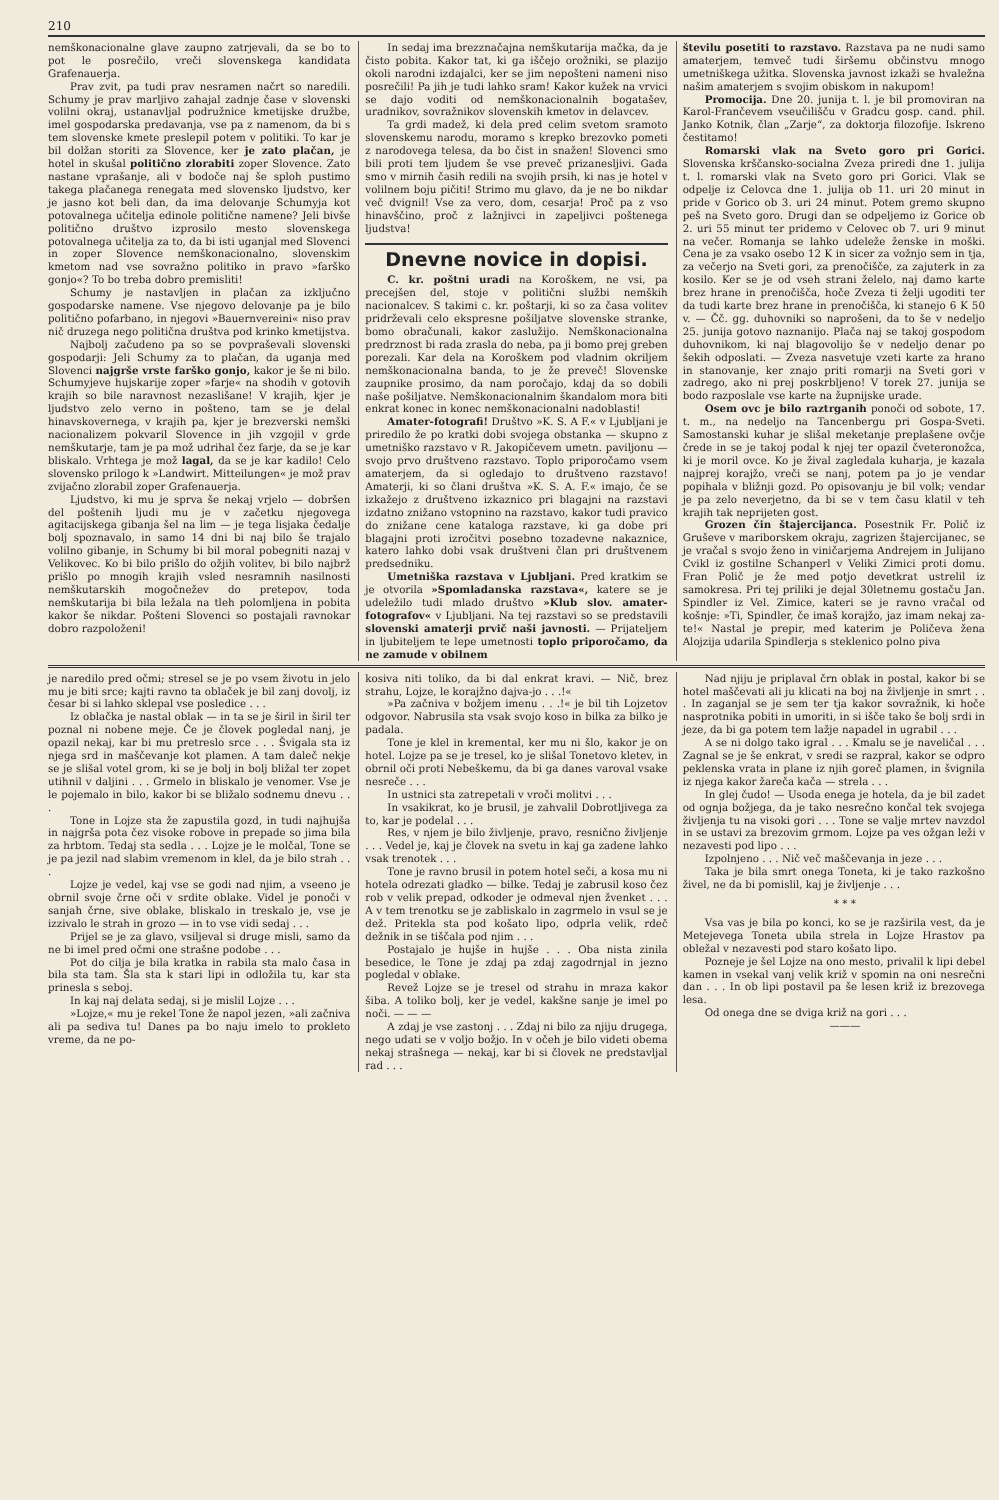210
nemškonacionalne glave zaupno zatrjevali, da se bo to pot le posrečilo, vreči slovenskega kandidata Grafenauerja.
Prav zvit, pa tudi prav nesramen načrt so naredili. Schumy je prav marljivo zahajal zadnje čase v slovenski volilni okraj, ustanavljal podružnice kmetijske družbe, imel gospodarska predavanja, vse pa z namenom, da bi s tem slovenske kmete preslepil potem v politiki. To kar je bil dolžan storiti za Slovence, ker je zato plačan, je hotel in skušal politično zlorabiti zoper Slovence. Zato nastane vprašanje, ali v bodoče naj še sploh pustimo takega plačanega renegata med slovensko ljudstvo, ker je jasno kot beli dan, da ima delovanje Schumyja kot potovalnega učitelja edinole politične namene? Jeli bivše politično društvo izprosilo mesto slovenskega potovalnega učitelja za to, da bi isti uganjal med Slovenci in zoper Slovence nemškonacionalno, slovenskim kmetom nad vse sovražno politiko in pravo »farško gonjo«? To bo treba dobro premisliti!
Schumy je nastavljen in plačan za izključno gospodarske namene. Vse njegovo delovanje pa je bilo politično pofarbano, in njegovi »Bauernvereini« niso prav nič druzega nego politična društva pod krinko kmetijstva.
Najbolj začudeno pa so se povpraševali slovenski gospodarji: Jeli Schumy za to plačan, da uganja med Slovenci najgrše vrste farško gonjo, kakor je še ni bilo. Schumyjeve hujskarije zoper »farje« na shodih v gotovih krajih so bile naravnost nezaslišane! V krajih, kjer je ljudstvo zelo verno in pošteno, tam se je delal hinavskovernega, v krajih pa, kjer je brezverski nemški nacionalizem pokvaril Slovence in jih vzgojil v grde nemškutarje, tam je pa mož udrihal čez farje, da se je kar bliskalo. Vrhtega je mož lagal, da se je kar kadilo! Celo slovensko prilogo k »Landwirt. Mitteilungen« je mož prav zvijačno zlorabil zoper Grafenauerja.
Ljudstvo, ki mu je sprva še nekaj vrjelo — dobršen del poštenih ljudi mu je v začetku njegovega agitacijskega gibanja šel na lim — je tega lisjaka čedalje bolj spoznavalo, in samo 14 dni bi naj bilo še trajalo volilno gibanje, in Schumy bi bil moral pobegniti nazaj v Velikovec. Ko bi bilo prišlo do ožjih volitev, bi bilo najbrž prišlo po mnogih krajih vsled nesramnih nasilnosti nemškutarskih mogočnežev do pretepov, toda nemškutarija bi bila ležala na tleh polomljena in pobita kakor še nikdar. Pošteni Slovenci so postajali ravnokar dobro razpoloženi!
In sedaj ima brezznačajna nemškutarija mačka, da je čisto pobita. Kakor tat, ki ga iščejo orožniki, se plazijo okoli narodni izdajalci, ker se jim nepošteni nameni niso posrečili! Pa jih je tudi lahko sram! Kakor kužek na vrvici se dajo voditi od nemškonacionalnih bogatašev, uradnikov, sovražnikov slovenskih kmetov in delavcev.
Ta grdi madež, ki dela pred celim svetom sramoto slovenskemu narodu, moramo s krepko brezovko pometi z narodovega telesa, da bo čist in snažen! Slovenci smo bili proti tem ljudem še vse preveč prizanesljivi. Gada smo v mirnih časih redili na svojih prsih, ki nas je hotel v volilnem boju pičiti! Strimo mu glavo, da je ne bo nikdar več dvignil! Vse za vero, dom, cesarja! Proč pa z vso hinavščino, proč z lažnjivci in zapeljivci poštenega ljudstva!
Dnevne novice in dopisi.
C. kr. poštni uradi na Koroškem, ne vsi, pa precejšen del, stoje v politični službi nemških nacionalcev. S takimi c. kr. poštarji, ki so za časa volitev pridrževali celo ekspresne pošiljatve slovenske stranke, bomo obračunali, kakor zaslužijo. Nemškonacionalna predrznost bi rada zrasla do neba, pa ji bomo prej greben porezali. Kar dela na Koroškem pod vladnim okriljem nemškonacionalna banda, to je že preveč! Slovenske zaupnike prosimo, da nam poročajo, kdaj da so dobili naše pošiljatve. Nemškonacionalnim škandalom mora biti enkrat konec in konec nemškonacionalni nadoblasti!
Amater-fotografi! Društvo »K. S. A F.« v Ljubljani je priredilo že po kratki dobi svojega obstanka — skupno z umetniško razstavo v R. Jakopičevem umetn. paviljonu — svojo prvo društveno razstavo. Toplo priporočamo vsem amaterjem, da si ogledajo to društveno razstavo! Amaterji, ki so člani društva »K. S. A. F.« imajo, če se izkažejo z društveno izkaznico pri blagajni na razstavi izdatno znižano vstopnino na razstavo, kakor tudi pravico do znižane cene kataloga razstave, ki ga dobe pri blagajni proti izročitvi posebno tozadevne nakaznice, katero lahko dobi vsak društveni član pri društvenem predsedniku.
Umetniška razstava v Ljubljani. Pred kratkim se je otvorila »Spomladanska razstava«, katere se je udeležilo tudi mlado društvo »Klub slov. amater-fotografov« v Ljubljani. Na tej razstavi so se predstavili slovenski amaterji prvič naši javnosti. — Prijateljem in ljubiteljem te lepe umetnosti toplo priporočamo, da ne zamude v obilnem
številu posetiti to razstavo. Razstava pa ne nudi samo amaterjem, temveč tudi širšemu občinstvu mnogo umetniškega užitka. Slovenska javnost izkaži se hvaležna našim amaterjem s svojim obiskom in nakupom!
Promocija. Dne 20. junija t. l. je bil promoviran na Karol-Frančevem vseučilišču v Gradcu gosp. cand. phil. Janko Kotnik, član „Zarje“, za doktorja filozofije. Iskreno čestitamo!
Romarski vlak na Sveto goro pri Gorici. Slovenska krščansko-socialna Zveza priredi dne 1. julija t. l. romarski vlak na Sveto goro pri Gorici. Vlak se odpelje iz Celovca dne 1. julija ob 11. uri 20 minut in pride v Gorico ob 3. uri 24 minut. Potem gremo skupno peš na Sveto goro. Drugi dan se odpeljemo iz Gorice ob 2. uri 55 minut ter pridemo v Celovec ob 7. uri 9 minut na večer. Romanja se lahko udeleže ženske in moški. Cena je za vsako osebo 12 K in sicer za vožnjo sem in tja, za večerjo na Sveti gori, za prenočišče, za zajuterk in za kosilo. Ker se je od vseh strani želelo, naj damo karte brez hrane in prenočišča, hoče Zveza ti želji ugoditi ter da tudi karte brez hrane in prenočišča, ki stanejo 6 K 50 v. — Čč. gg. duhovniki so naprošeni, da to še v nedeljo 25. junija gotovo naznanijo. Plača naj se takoj gospodom duhovnikom, ki naj blagovolijo še v nedeljo denar po šekih odposlati. — Zveza nasvetuje vzeti karte za hrano in stanovanje, ker znajo priti romarji na Sveti gori v zadrego, ako ni prej poskrbljeno! V torek 27. junija se bodo razposlale vse karte na župnijske urade.
Osem ovc je bilo raztrganih ponoči od sobote, 17. t. m., na nedeljo na Tancenbergu pri Gospa-Sveti. Samostanski kuhar je slišal meketanje preplašene ovčje črede in se je takoj podal k njej ter opazil čveteronožca, ki je moril ovce. Ko je žival zagledala kuharja, je kazala najprej korajžo, vreči se nanj, potem pa jo je vendar popihala v bližnji gozd. Po opisovanju je bil volk; vendar je pa zelo neverjetno, da bi se v tem času klatil v teh krajih tak neprijeten gost.
Grozen čin štajercijanca. Posestnik Fr. Polič iz Gruševe v mariborskem okraju, zagrizen štajercijanec, se je vračal s svojo ženo in viničarjema Andrejem in Julijano Cvikl iz gostilne Schanperl v Veliki Zimici proti domu. Fran Polič je že med potjo devetkrat ustrelil iz samokresa. Pri tej priliki je dejal 30letnemu gostaču Jan. Spindler iz Vel. Zimice, kateri se je ravno vračal od košnje: »Ti, Spindler, če imaš korajžo, jaz imam nekaj za-te!« Nastal je prepir, med katerim je Poličeva žena Alojzija udarila Spindlerja s steklenico polno piva
je naredilo pred očmi; stresel se je po vsem životu in jelo mu je biti srce; kajti ravno ta oblaček je bil zanj dovolj, iz česar bi si lahko sklepal vse posledice . . .
Iz oblačka je nastal oblak — in ta se je širil in širil ter poznal ni nobene meje. Če je človek pogledal nanj, je opazil nekaj, kar bi mu pretreslo srce . . . Švigala sta iz njega srd in maščevanje kot plamen. A tam daleč nekje se je slišal votel grom, ki se je bolj in bolj bližal ter zopet utihnil v daljini . . . Grmelo in bliskalo je venomer. Vse je le pojemalo in bilo, kakor bi se bližalo sodnemu dnevu . . .
Tone in Lojze sta že zapustila gozd, in tudi najhujša in najgrša pota čez visoke robove in prepade so jima bila za hrbtom. Tedaj sta sedla . . . Lojze je le molčal, Tone se je pa jezil nad slabim vremenom in klel, da je bilo strah . . .
Lojze je vedel, kaj vse se godi nad njim, a vseeno je obrnil svoje črne oči v srdite oblake. Videl je ponoči v sanjah črne, sive oblake, bliskalo in treskalo je, vse je izzivalo le strah in grozo — in to vse vidi sedaj . . .
Prijel se je za glavo, vsiljeval si druge misli, samo da ne bi imel pred očmi one strašne podobe . . .
Pot do cilja je bila kratka in rabila sta malo časa in bila sta tam. Šla sta k stari lipi in odložila tu, kar sta prinesla s seboj.
In kaj naj delata sedaj, si je mislil Lojze . . .
»Lojze,« mu je rekel Tone že napol jezen, »ali začniva ali pa sediva tu! Danes pa bo naju imelo to prokleto vreme, da ne po-
kosiva niti toliko, da bi dal enkrat kravi. — Nič, brez strahu, Lojze, le korajžno dajva-jo . . .!«
»Pa začniva v božjem imenu . . .!« je bil tih Lojzetov odgovor. Nabrusila sta vsak svojo koso in bilka za bilko je padala.
Tone je klel in kremental, ker mu ni šlo, kakor je on hotel. Lojze pa se je tresel, ko je slišal Tonetovo kletev, in obrnil oči proti Nebeškemu, da bi ga danes varoval vsake nesreče . . .
In ustnici sta zatrepetali v vroči molitvi . . .
In vsakikrat, ko je brusil, je zahvalil Dobrotljivega za to, kar je podelal . . .
Res, v njem je bilo življenje, pravo, resnično življenje . . . Vedel je, kaj je človek na svetu in kaj ga zadene lahko vsak trenotek . . .
Tone je ravno brusil in potem hotel seči, a kosa mu ni hotela odrezati gladko — bilke. Tedaj je zabrusil koso čez rob v velik prepad, odkoder je odmeval njen žvenket . . . A v tem trenotku se je zabliskalo in zagrmelo in vsul se je dež. Pritekla sta pod košato lipo, odprla velik, rdeč dežnik in se tiščala pod njim . . .
Postajalo je hujše in hujše . . . Oba nista zinila besedice, le Tone je zdaj pa zdaj zagodrnjal in jezno pogledal v oblake.
Revež Lojze se je tresel od strahu in mraza kakor šiba. A toliko bolj, ker je vedel, kakšne sanje je imel po noči. — — —
A zdaj je vse zastonj . . . Zdaj ni bilo za njiju drugega, nego udati se v voljo božjo. In v očeh je bilo videti obema nekaj strašnega — nekaj, kar bi si človek ne predstavljal rad . . .
Nad njiju je priplaval črn oblak in postal, kakor bi se hotel maščevati ali ju klicati na boj na življenje in smrt . . . In zaganjal se je sem ter tja kakor sovražnik, ki hoče nasprotnika pobiti in umoriti, in si išče tako še bolj srdi in jeze, da bi ga potem tem lažje napadel in ugrabil . . .
A se ni dolgo tako igral . . . Kmalu se je naveličal . . . Zagnal se je še enkrat, v sredi se razpral, kakor se odpro peklenska vrata in plane iz njih goreč plamen, in švignila iz njega kakor žareča kača — strela . . .
In glej čudo! — Usoda enega je hotela, da je bil zadet od ognja božjega, da je tako nesrečno končal tek svojega življenja tu na visoki gori . . . Tone se valje mrtev navzdol in se ustavi za brezovim grmom. Lojze pa ves ožgan leži v nezavesti pod lipo . . .
Izpolnjeno . . . Nič več maščevanja in jeze . . .
Taka je bila smrt onega Toneta, ki je tako razkošno živel, ne da bi pomislil, kaj je življenje . . .
* * *
Vsa vas je bila po konci, ko se je razširila vest, da je Metejevega Toneta ubila strela in Lojze Hrastov pa obležal v nezavesti pod staro košato lipo.
Pozneje je šel Lojze na ono mesto, privalil k lipi debel kamen in vsekal vanj velik križ v spomin na oni nesrečni dan . . . In ob lipi postavil pa še lesen križ iz brezovega lesa.
Od onega dne se dviga križ na gori . . .
———